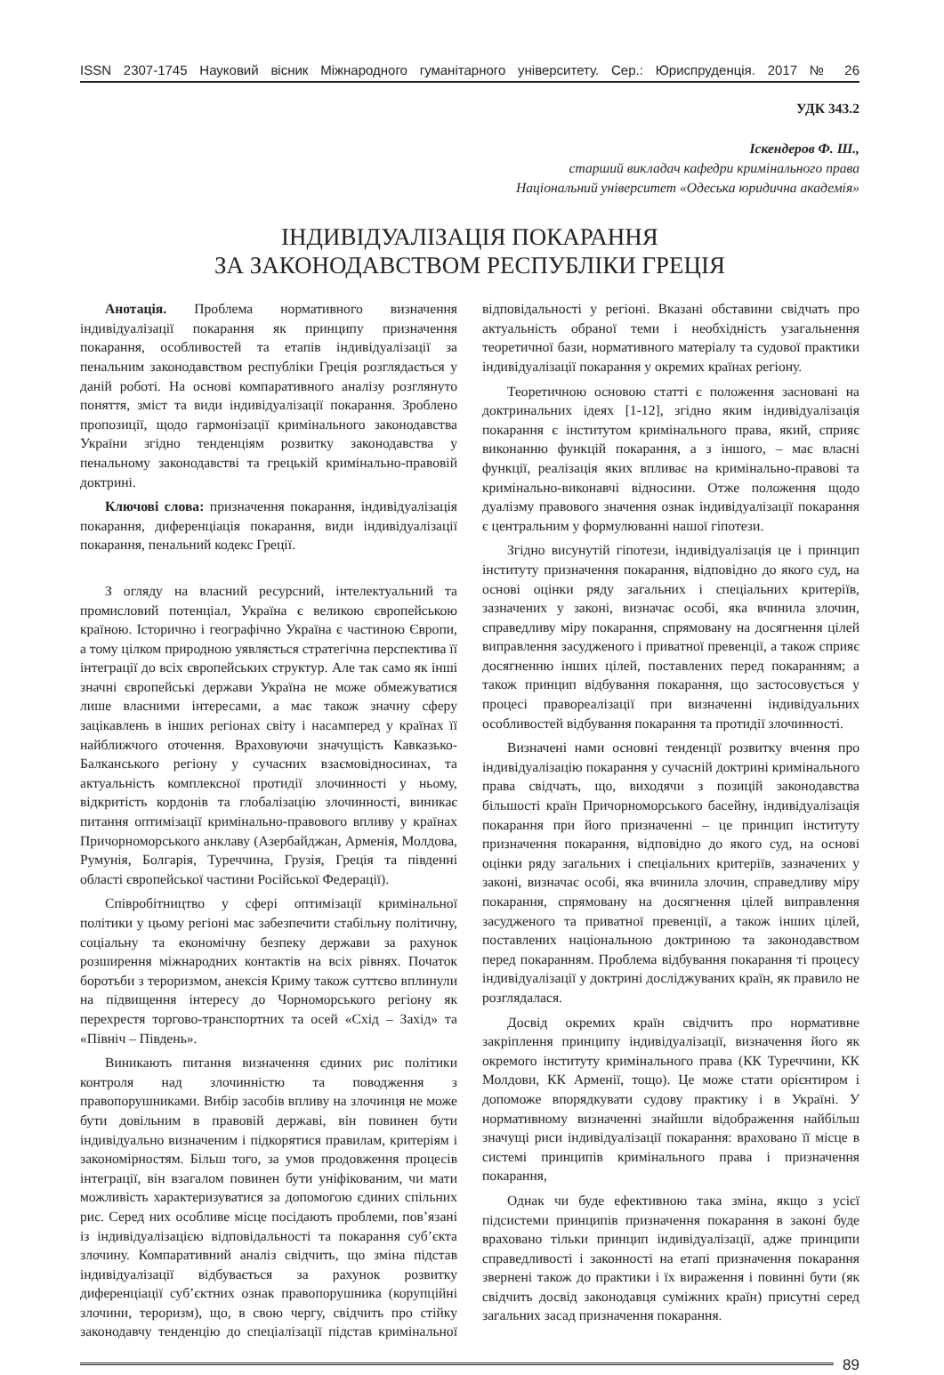ISSN 2307-1745 Науковий вісник Міжнародного гуманітарного університету. Сер.: Юриспруденція. 2017 № 26
УДК 343.2
Іскендеров Ф. Ш.,
старший викладач кафедри кримінального права
Національний університет «Одеська юридична академія»
ІНДИВІДУАЛІЗАЦІЯ ПОКАРАННЯ
ЗА ЗАКОНОДАВСТВОМ РЕСПУБЛІКИ ГРЕЦІЯ
Анотація. Проблема нормативного визначення індивідуалізації покарання як принципу призначення покарання, особливостей та етапів індивідуалізації за пенальним законодавством республіки Греція розглядається у даній роботі. На основі компаративного аналізу розглянуто поняття, зміст та види індивідуалізації покарання. Зроблено пропозиції, щодо гармонізації кримінального законодавства України згідно тенденціям розвитку законодавства у пенальному законодавстві та грецькій кримінально-правовій доктрині.
Ключові слова: призначення покарання, індивідуалізація покарання, диференціація покарання, види індивідуалізації покарання, пенальний кодекс Греції.
З огляду на власний ресурсний, інтелектуальний та промисловий потенціал, Україна є великою європейською країною. Історично і географічно Україна є частиною Європи, а тому цілком природною уявляється стратегічна перспектива її інтеграції до всіх європейських структур. Але так само як інші значні європейські держави Україна не може обмежуватися лише власними інтересами, а має також значну сферу зацікавлень в інших регіонах світу і насамперед у країнах її найближчого оточення. Враховуючи значущість Кавказько-Балканського регіону у сучасних взаємовідносинах, та актуальність комплексної протидії злочинності у ньому, відкритість кордонів та глобалізацію злочинності, виникає питання оптимізації кримінально-правового впливу у країнах Причорноморського анклаву (Азербайджан, Арменія, Молдова, Румунія, Болгарія, Туреччина, Грузія, Греція та південні області європейської частини Російської Федерації).
Співробітництво у сфері оптимізації кримінальної політики у цьому регіоні має забезпечити стабільну політичну, соціальну та економічну безпеку держави за рахунок розширення міжнародних контактів на всіх рівнях. Початок боротьби з тероризмом, анексія Криму також суттєво вплинули на підвищення інтересу до Чорноморського регіону як перехрестя торгово-транспортних та осей «Схід – Захід» та «Північ – Південь».
Виникають питання визначення єдиних рис політики контроля над злочинністю та поводження з правопорушниками. Вибір засобів впливу на злочинця не може бути довільним в правовій державі, він повинен бути індивідуально визначеним і підкорятися правилам, критеріям і закономірностям. Більш того, за умов продовження процесів інтеграції, він взагалом повинен бути уніфікованим, чи мати можливість характеризуватися за допомогою єдиних спільних рис. Серед них особливе місце посідають проблеми, пов’язані із індивідуалізацією відповідальності та покарання суб’єкта злочину. Компаративний аналіз свідчить, що зміна підстав індивідуалізації відбувається за рахунок розвитку диференціації суб’єктних ознак правопорушника (корупційні злочини, тероризм), що, в свою чергу, свідчить про стійку законодавчу тенденцію до спеціалізації підстав кримінальної відповідальності у регіоні. Вказані обставини свідчать про актуальність обраної теми і необхідність узагальнення теоретичної бази, нормативного матеріалу та судової практики індивідуалізації покарання у окремих країнах регіону.
Теоретичною основою статті є положення засновані на доктринальних ідеях [1-12], згідно яким індивідуалізація покарання є інститутом кримінального права, який, сприяє виконанню функцій покарання, а з іншого, – має власні функції, реалізація яких впливає на кримінально-правові та кримінально-виконавчі відносини. Отже положення щодо дуалізму правового значення ознак індивідуалізації покарання є центральним у формулюванні нашої гіпотези.
Згідно висунутій гіпотези, індивідуалізація це і принцип інституту призначення покарання, відповідно до якого суд, на основі оцінки ряду загальних і спеціальних критеріїв, зазначених у законі, визначає особі, яка вчинила злочин, справедливу міру покарання, спрямовану на досягнення цілей виправлення засудженого і приватної превенції, а також сприяє досягненню інших цілей, поставлених перед покаранням; а також принцип відбування покарання, що застосовується у процесі правореалізації при визначенні індивідуальних особливостей відбування покарання та протидії злочинності.
Визначені нами основні тенденції розвитку вчення про індивідуалізацію покарання у сучасній доктрині кримінального права свідчать, що, виходячи з позицій законодавства більшості країн Причорноморського басейну, індивідуалізація покарання при його призначенні – це принцип інституту призначення покарання, відповідно до якого суд, на основі оцінки ряду загальних і спеціальних критеріїв, зазначених у законі, визначає особі, яка вчинила злочин, справедливу міру покарання, спрямовану на досягнення цілей виправлення засудженого та приватної превенції, а також інших цілей, поставлених національною доктриною та законодавством перед покаранням. Проблема відбування покарання ті процесу індивідуалізації у доктрині досліджуваних країн, як правило не розглядалася.
Досвід окремих країн свідчить про нормативне закріплення принципу індивідуалізації, визначення його як окремого інституту кримінального права (КК Туреччини, КК Молдови, КК Арменії, тощо). Це може стати орієнтиром і допоможе впорядкувати судову практику і в Україні. У нормативному визначенні знайшли відображення найбільш значущі риси індивідуалізації покарання: враховано її місце в системі принципів кримінального права і призначення покарання,
Однак чи буде ефективною така зміна, якщо з усієї підсистеми принципів призначення покарання в законі буде враховано тільки принцип індивідуалізації, адже принципи справедливості і законності на етапі призначення покарання звернені також до практики і їх вираження і повинні бути (як свідчить досвід законодавця суміжних країн) присутні серед загальних засад призначення покарання.
89